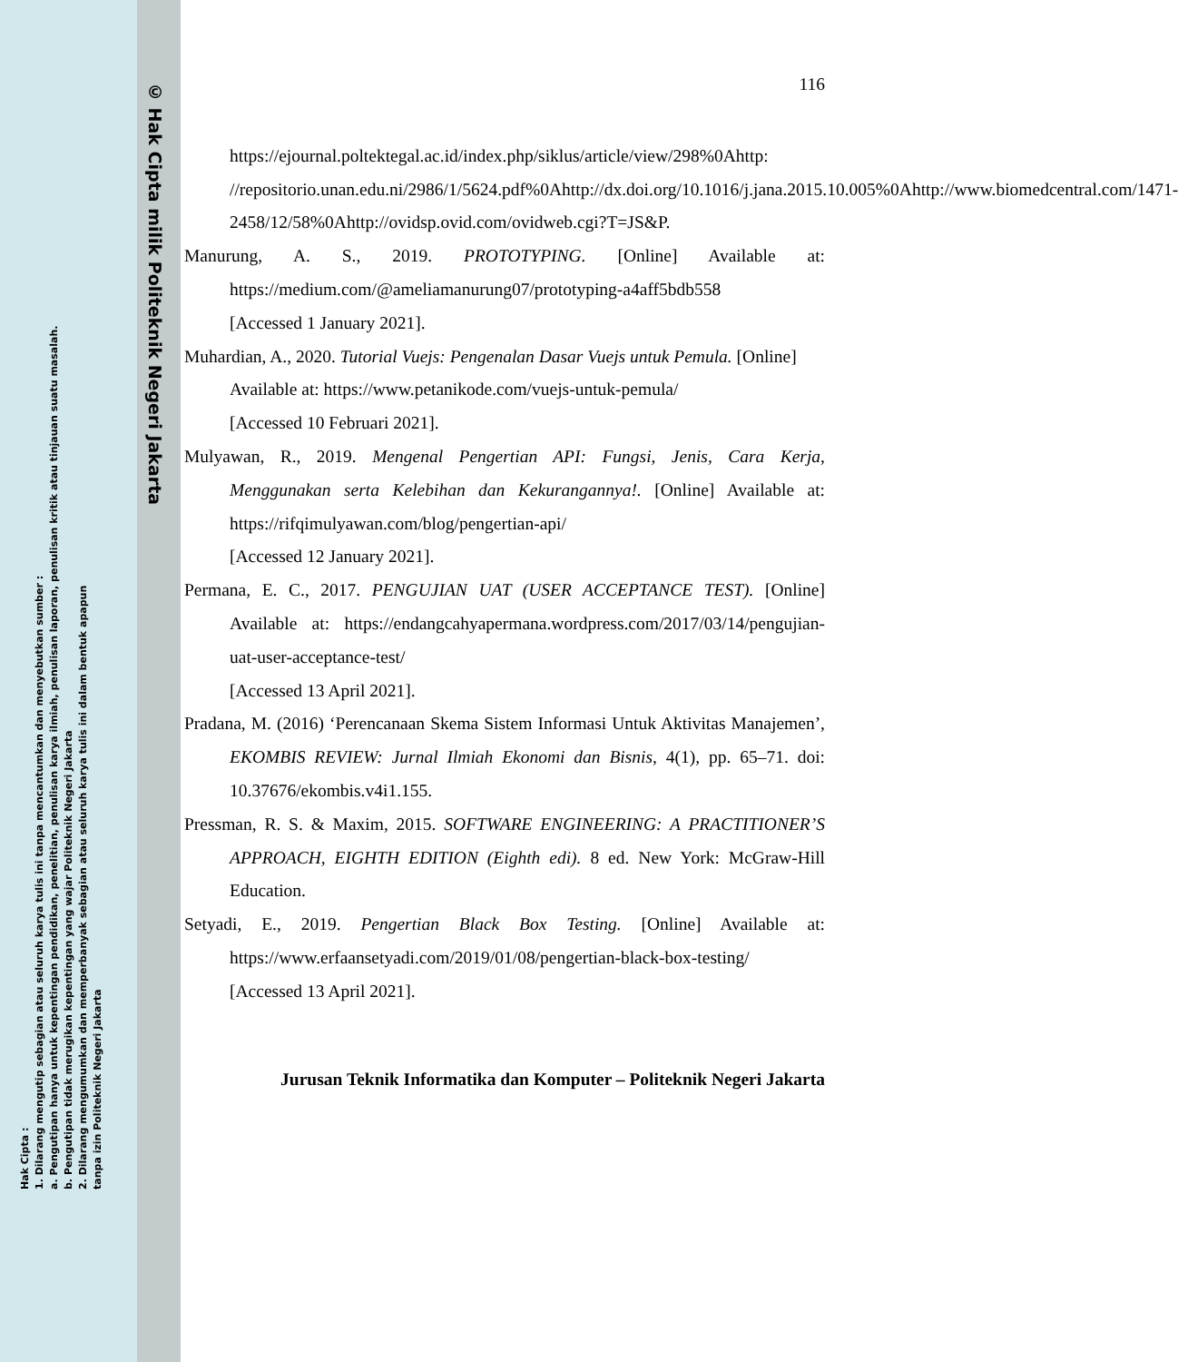© Hak Cipta milik Politeknik Negeri Jakarta
Hak Cipta :
1. Dilarang mengutip sebagian atau seluruh karya tulis ini tanpa mencantumkan dan menyebutkan sumber :
a. Pengutipan hanya untuk kepentingan pendidikan, penelitian, penulisan karya ilmiah, penulisan laporan, penulisan kritik atau tinjauan suatu masalah.
b. Pengutipan tidak merugikan kepentingan yang wajar Politeknik Negeri Jakarta
2. Dilarang mengumumkan dan memperbanyak sebagian atau seluruh karya tulis ini dalam bentuk apapun
tanpa izin Politeknik Negeri Jakarta
116
https://ejournal.poltektegal.ac.id/index.php/siklus/article/view/298%0Ahttp: //repositorio.unan.edu.ni/2986/1/5624.pdf%0Ahttp://dx.doi.org/10.1016/j.jana.2015.10.005%0Ahttp://www.biomedcentral.com/1471-2458/12/58%0Ahttp://ovidsp.ovid.com/ovidweb.cgi?T=JS&P.
Manurung, A. S., 2019. PROTOTYPING. [Online] Available at: https://medium.com/@ameliamanurung07/prototyping-a4aff5bdb558
[Accessed 1 January 2021].
Muhardian, A., 2020. Tutorial Vuejs: Pengenalan Dasar Vuejs untuk Pemula. [Online]
Available at: https://www.petanikode.com/vuejs-untuk-pemula/
[Accessed 10 Februari 2021].
Mulyawan, R., 2019. Mengenal Pengertian API: Fungsi, Jenis, Cara Kerja, Menggunakan serta Kelebihan dan Kekurangannya!. [Online] Available at: https://rifqimulyawan.com/blog/pengertian-api/
[Accessed 12 January 2021].
Permana, E. C., 2017. PENGUJIAN UAT (USER ACCEPTANCE TEST). [Online] Available at: https://endangcahyapermana.wordpress.com/2017/03/14/pengujian-uat-user-acceptance-test/
[Accessed 13 April 2021].
Pradana, M. (2016) ‘Perencanaan Skema Sistem Informasi Untuk Aktivitas Manajemen’, EKOMBIS REVIEW: Jurnal Ilmiah Ekonomi dan Bisnis, 4(1), pp. 65–71. doi: 10.37676/ekombis.v4i1.155.
Pressman, R. S. & Maxim, 2015. SOFTWARE ENGINEERING: A PRACTITIONER’S APPROACH, EIGHTH EDITION (Eighth edi). 8 ed. New York: McGraw-Hill Education.
Setyadi, E., 2019. Pengertian Black Box Testing. [Online] Available at: https://www.erfaansetyadi.com/2019/01/08/pengertian-black-box-testing/
[Accessed 13 April 2021].
Jurusan Teknik Informatika dan Komputer – Politeknik Negeri Jakarta